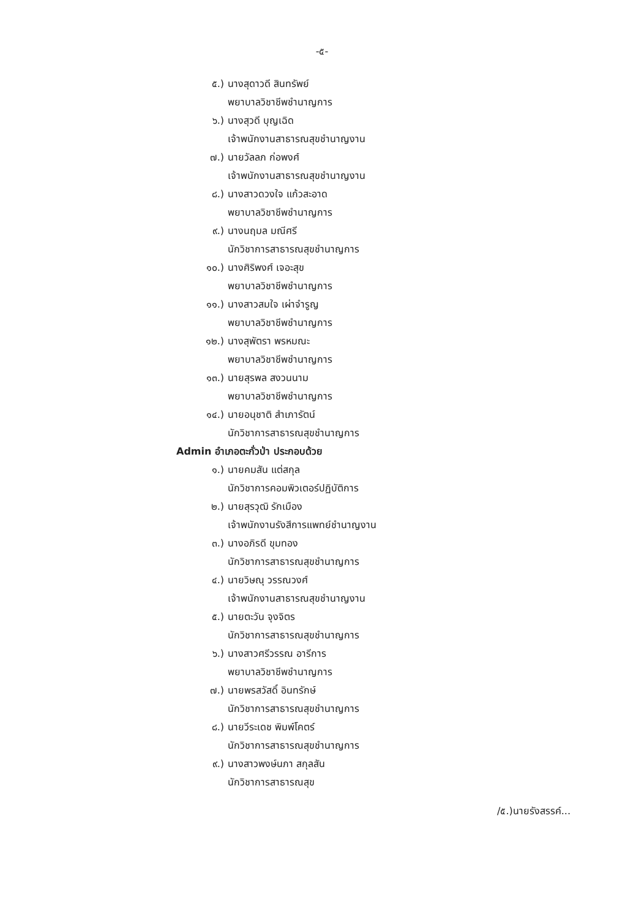-๕-
๕.) นางสุดาวดี สินทรัพย์
พยาบาลวิชาชีพชำนาญการ
๖.) นางสุวดี บุญเฉิด
เจ้าพนักงานสาธารณสุขชำนาญงาน
๗.) นายวัลลภ ก่อพงศ์
เจ้าพนักงานสาธารณสุขชำนาญงาน
๘.) นางสาวดวงใจ แก้วสะอาด
พยาบาลวิชาชีพชำนาญการ
๙.) นางนฤมล มณีศรี
นักวิชาการสาธารณสุขชำนาญการ
๑๐.) นางศิริพงศ์ เจอะสุข
พยาบาลวิชาชีพชำนาญการ
๑๑.) นางสาวสมใจ เผ่าจำรูญ
พยาบาลวิชาชีพชำนาญการ
๑๒.) นางสุพัตรา พรหมณะ
พยาบาลวิชาชีพชำนาญการ
๑๓.) นายสุรพล สงวนนาม
พยาบาลวิชาชีพชำนาญการ
๑๔.) นายอนุชาติ สำเภารัตน์
นักวิชาการสาธารณสุขชำนาญการ
Admin อำเภอตะกั่วป่า ประกอบด้วย
๑.) นายคมสัน แต่สกุล
นักวิชาการคอมพิวเตอร์ปฏิบัติการ
๒.) นายสุรวุฒิ รักเมือง
เจ้าพนักงานรังสีการแพทย์ชำนาญงาน
๓.) นางอภิรดี ขุมทอง
นักวิชาการสาธารณสุขชำนาญการ
๔.) นายวิษณุ วรรณวงศ์
เจ้าพนักงานสาธารณสุขชำนาญงาน
๕.) นายตะวัน จุงจิตร
นักวิชาการสาธารณสุขชำนาญการ
๖.) นางสาวศรีวรรณ อารีการ
พยาบาลวิชาชีพชำนาญการ
๗.) นายพรสวัสดิ์ อินทรักษ์
นักวิชาการสาธารณสุขชำนาญการ
๘.) นายวีระเดช พิมพ์โคตร์
นักวิชาการสาธารณสุขชำนาญการ
๙.) นางสาวพงษ์นภา สกุลสัน
นักวิชาการสาธารณสุข
/๕.)นายรังสรรค์...